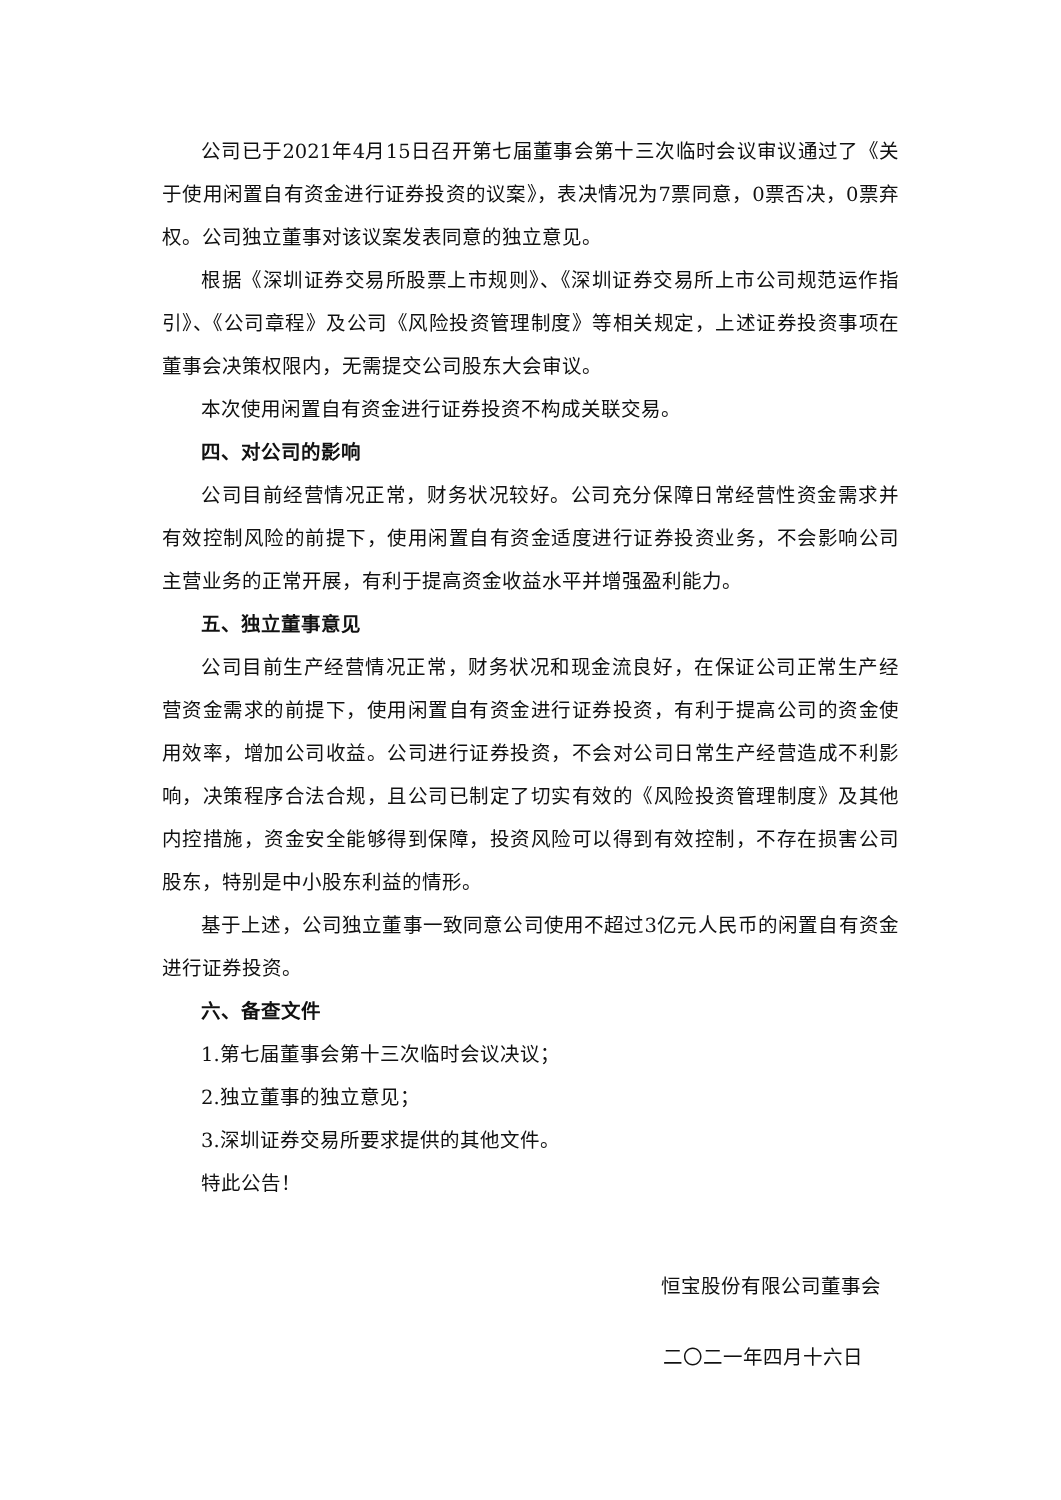公司已于2021年4月15日召开第七届董事会第十三次临时会议审议通过了《关于使用闲置自有资金进行证券投资的议案》，表决情况为7票同意，0票否决，0票弃权。公司独立董事对该议案发表同意的独立意见。
根据《深圳证券交易所股票上市规则》、《深圳证券交易所上市公司规范运作指引》、《公司章程》及公司《风险投资管理制度》等相关规定，上述证券投资事项在董事会决策权限内，无需提交公司股东大会审议。
本次使用闲置自有资金进行证券投资不构成关联交易。
四、对公司的影响
公司目前经营情况正常，财务状况较好。公司充分保障日常经营性资金需求并有效控制风险的前提下，使用闲置自有资金适度进行证券投资业务，不会影响公司主营业务的正常开展，有利于提高资金收益水平并增强盈利能力。
五、独立董事意见
公司目前生产经营情况正常，财务状况和现金流良好，在保证公司正常生产经营资金需求的前提下，使用闲置自有资金进行证券投资，有利于提高公司的资金使用效率，增加公司收益。公司进行证券投资，不会对公司日常生产经营造成不利影响，决策程序合法合规，且公司已制定了切实有效的《风险投资管理制度》及其他内控措施，资金安全能够得到保障，投资风险可以得到有效控制，不存在损害公司股东，特别是中小股东利益的情形。
基于上述，公司独立董事一致同意公司使用不超过3亿元人民币的闲置自有资金进行证券投资。
六、备查文件
1.第七届董事会第十三次临时会议决议；
2.独立董事的独立意见；
3.深圳证券交易所要求提供的其他文件。
特此公告！
恒宝股份有限公司董事会
二〇二一年四月十六日